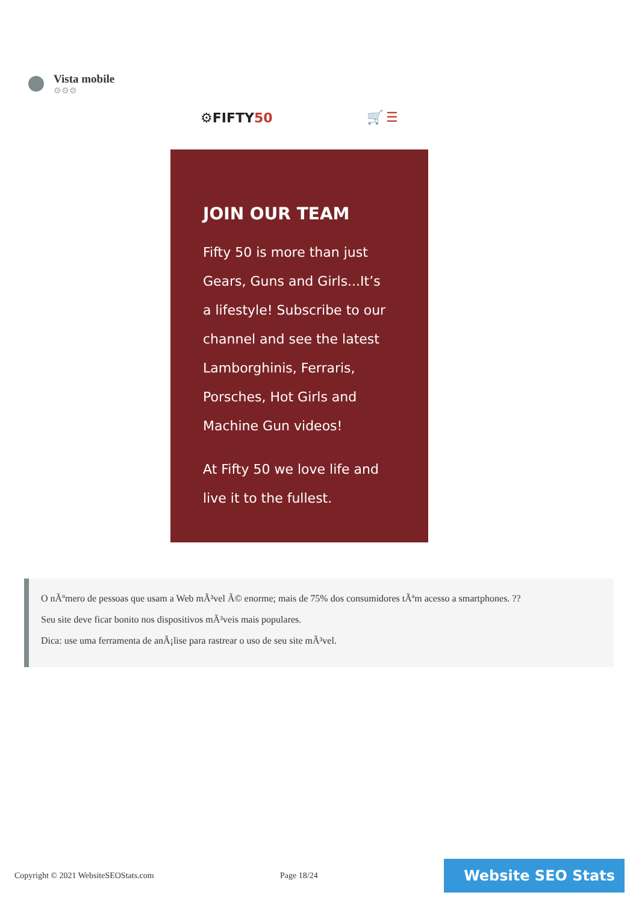Vista mobile
⚙⚙⚙
⚙FIFTY50 🛒 ☰
JOIN OUR TEAM
Fifty 50 is more than just Gears, Guns and Girls...It’s a lifestyle! Subscribe to our channel and see the latest Lamborghinis, Ferraris, Porsches, Hot Girls and Machine Gun videos!
At Fifty 50 we love life and live it to the fullest.
O nÃºmero de pessoas que usam a Web mÃ³vel Ã© enorme; mais de 75% dos consumidores tÃªm acesso a smartphones. ??
Seu site deve ficar bonito nos dispositivos mÃ³veis mais populares.
Dica: use uma ferramenta de anÃ¡lise para rastrear o uso de seu site mÃ³vel.
Copyright © 2021 WebsiteSEOStats.com Page 18/24
Website SEO Stats